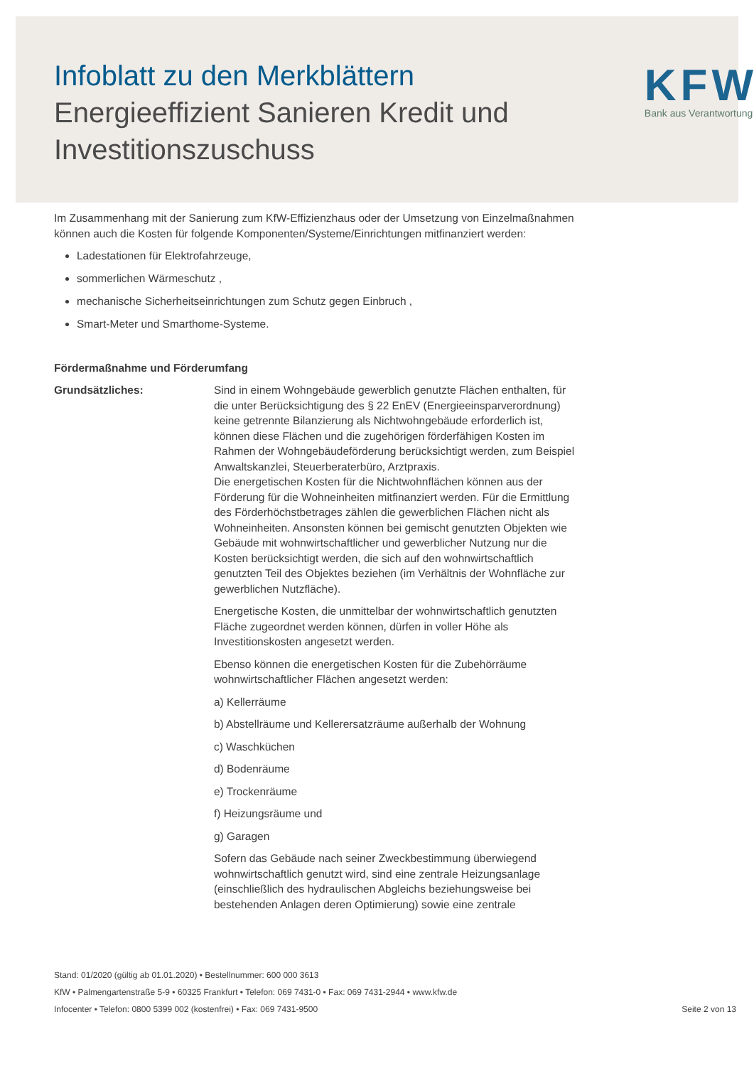Infoblatt zu den Merkblättern
Energieeffizient Sanieren Kredit und Investitionszuschuss
KFW
Bank aus Verantwortung
Im Zusammenhang mit der Sanierung zum KfW-Effizienzhaus oder der Umsetzung von Einzel­maßnahmen können auch die Kosten für folgende Komponenten/Systeme/Einrichtungen mitfinanziert werden:
Ladestationen für Elektrofahrzeuge,
sommerlichen Wärmeschutz ,
mechanische Sicherheitseinrichtungen zum Schutz gegen Einbruch ,
Smart-Meter und Smarthome-Systeme.
Fördermaßnahme und Förderumfang
Grundsätzliches: Sind in einem Wohngebäude gewerblich genutzte Flächen enthalten, für die unter Berücksichtigung des § 22 EnEV (Energieeinsparverordnung) keine getrennte Bilanzierung als Nichtwohngebäude erforderlich ist, können diese Flächen und die zugehörigen förderfähigen Kosten im Rahmen der Wohngebäudeförderung berücksichtigt werden, zum Beispiel Anwaltskanzlei, Steuerberaterbüro, Arztpraxis.
Die energetischen Kosten für die Nichtwohnflächen können aus der Förderung für die Wohneinheiten mitfinanziert werden. Für die Ermittlung des Förderhöchstbetrages zählen die gewerblichen Flächen nicht als Wohneinheiten. Ansonsten können bei gemischt genutzten Objekten wie Gebäude mit wohnwirtschaftlicher und gewerblicher Nutzung nur die Kosten berücksichtigt werden, die sich auf den wohnwirtschaftlich genutzten Teil des Objektes beziehen (im Verhältnis der Wohnfläche zur gewerblichen Nutzfläche).
Energetische Kosten, die unmittelbar der wohnwirtschaftlich genutzten Fläche zugeordnet werden können, dürfen in voller Höhe als Investitionskosten angesetzt werden.
Ebenso können die energetischen Kosten für die Zubehörräume wohnwirtschaftlicher Flächen angesetzt werden:
a) Kellerräume
b) Abstellräume und Kellerersatzräume außerhalb der Wohnung
c) Waschküchen
d) Bodenräume
e) Trockenräume
f) Heizungsräume und
g) Garagen
Sofern das Gebäude nach seiner Zweckbestimmung überwiegend wohnwirtschaftlich genutzt wird, sind eine zentrale Heizungsanlage (einschließlich des hydraulischen Abgleichs beziehungsweise bei bestehenden Anlagen deren Optimierung) sowie eine zentrale
Stand: 01/2020 (gültig ab 01.01.2020) • Bestellnummer: 600 000 3613
KfW • Palmengartenstraße 5-9 • 60325 Frankfurt • Telefon: 069 7431-0 • Fax: 069 7431-2944 • www.kfw.de
Infocenter • Telefon: 0800 5399 002 (kostenfrei) • Fax: 069 7431-9500 Seite 2 von 13